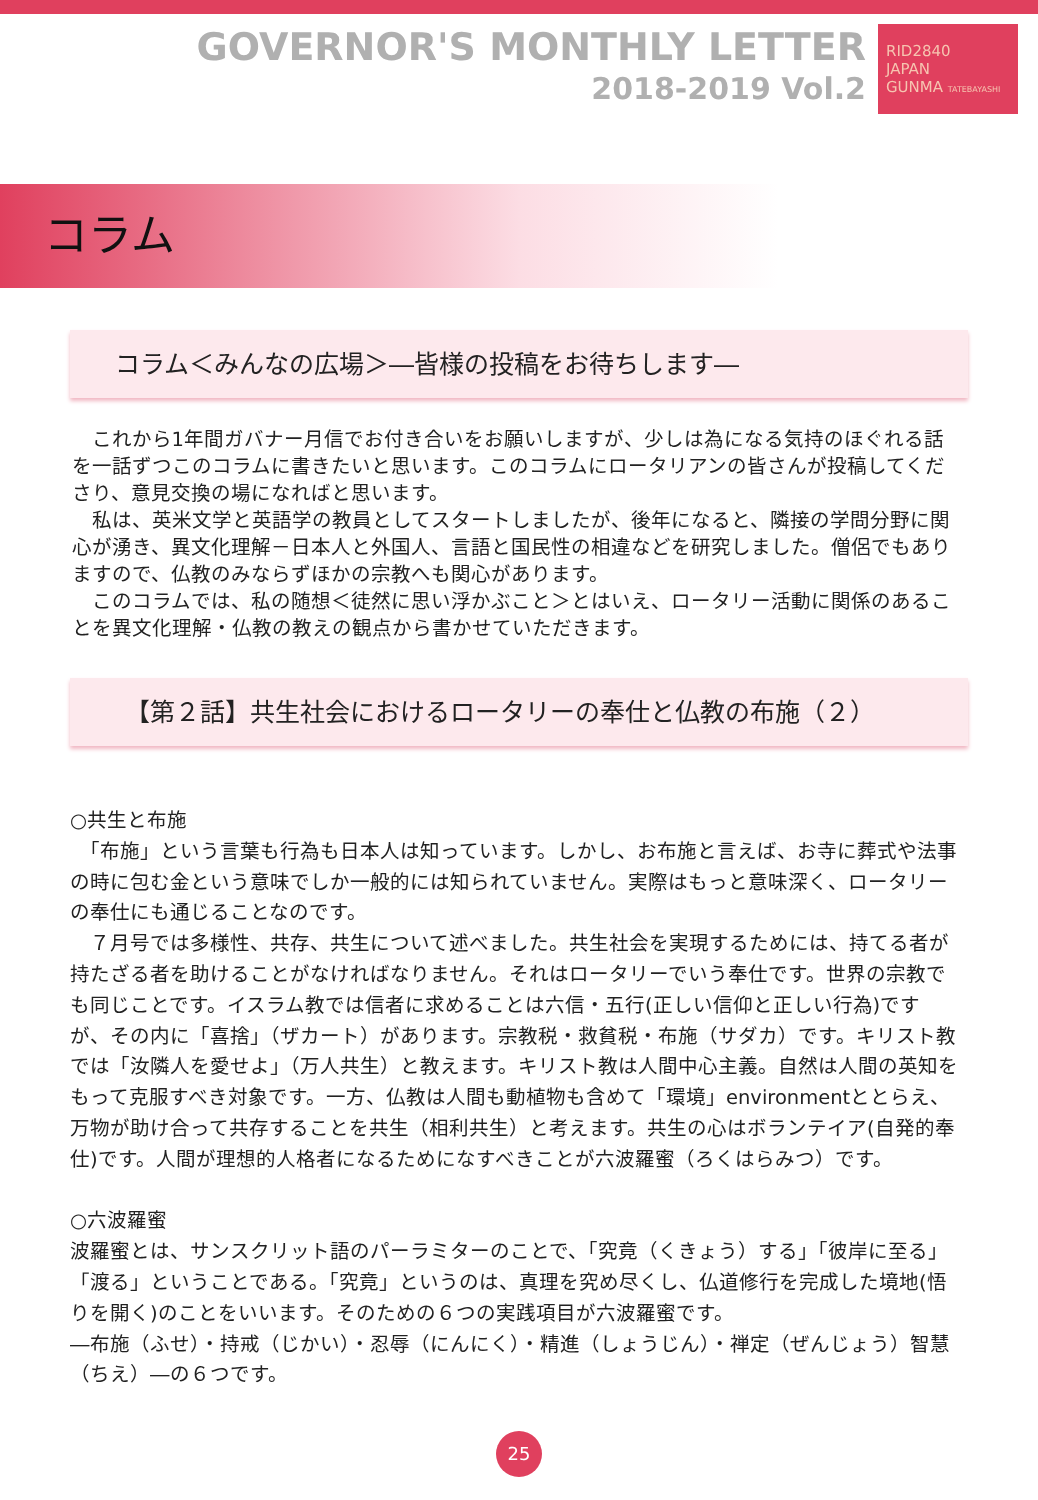GOVERNOR'S MONTHLY LETTER
2018-2019 Vol.2
RID2840
JAPAN
GUNMA TATEBAYASHI
コラム
コラム＜みんなの広場＞―皆様の投稿をお待ちします―
これから1年間ガバナー月信でお付き合いをお願いしますが、少しは為になる気持のほぐれる話を一話ずつこのコラムに書きたいと思います。このコラムにロータリアンの皆さんが投稿してくださり、意見交換の場になればと思います。
私は、英米文学と英語学の教員としてスタートしましたが、後年になると、隣接の学問分野に関心が湧き、異文化理解－日本人と外国人、言語と国民性の相違などを研究しました。僧侶でもありますので、仏教のみならずほかの宗教へも関心があります。
このコラムでは、私の随想＜徒然に思い浮かぶこと＞とはいえ、ロータリー活動に関係のあることを異文化理解・仏教の教えの観点から書かせていただきます。
【第２話】共生社会におけるロータリーの奉仕と仏教の布施（２）
○共生と布施
　「布施」という言葉も行為も日本人は知っています。しかし、お布施と言えば、お寺に葬式や法事の時に包む金という意味でしか一般的には知られていません。実際はもっと意味深く、ロータリーの奉仕にも通じることなのです。
　７月号では多様性、共存、共生について述べました。共生社会を実現するためには、持てる者が持たざる者を助けることがなければなりません。それはロータリーでいう奉仕です。世界の宗教でも同じことです。イスラム教では信者に求めることは六信・五行(正しい信仰と正しい行為)ですが、その内に「喜捨」（ザカート）があります。宗教税・救貧税・布施（サダカ）です。キリスト教では「汝隣人を愛せよ」（万人共生）と教えます。キリスト教は人間中心主義。自然は人間の英知をもって克服すべき対象です。一方、仏教は人間も動植物も含めて「環境」environmentととらえ、万物が助け合って共存することを共生（相利共生）と考えます。共生の心はボランテイア(自発的奉仕)です。人間が理想的人格者になるためになすべきことが六波羅蜜（ろくはらみつ）です。
○六波羅蜜
波羅蜜とは、サンスクリット語のパーラミターのことで、「究竟（くきょう）する」「彼岸に至る」「渡る」ということである。「究竟」というのは、真理を究め尽くし、仏道修行を完成した境地(悟りを開く)のことをいいます。そのための６つの実践項目が六波羅蜜です。
―布施（ふせ）・持戒（じかい）・忍辱（にんにく）・精進（しょうじん）・禅定（ぜんじょう）智慧（ちえ）―の６つです。
25